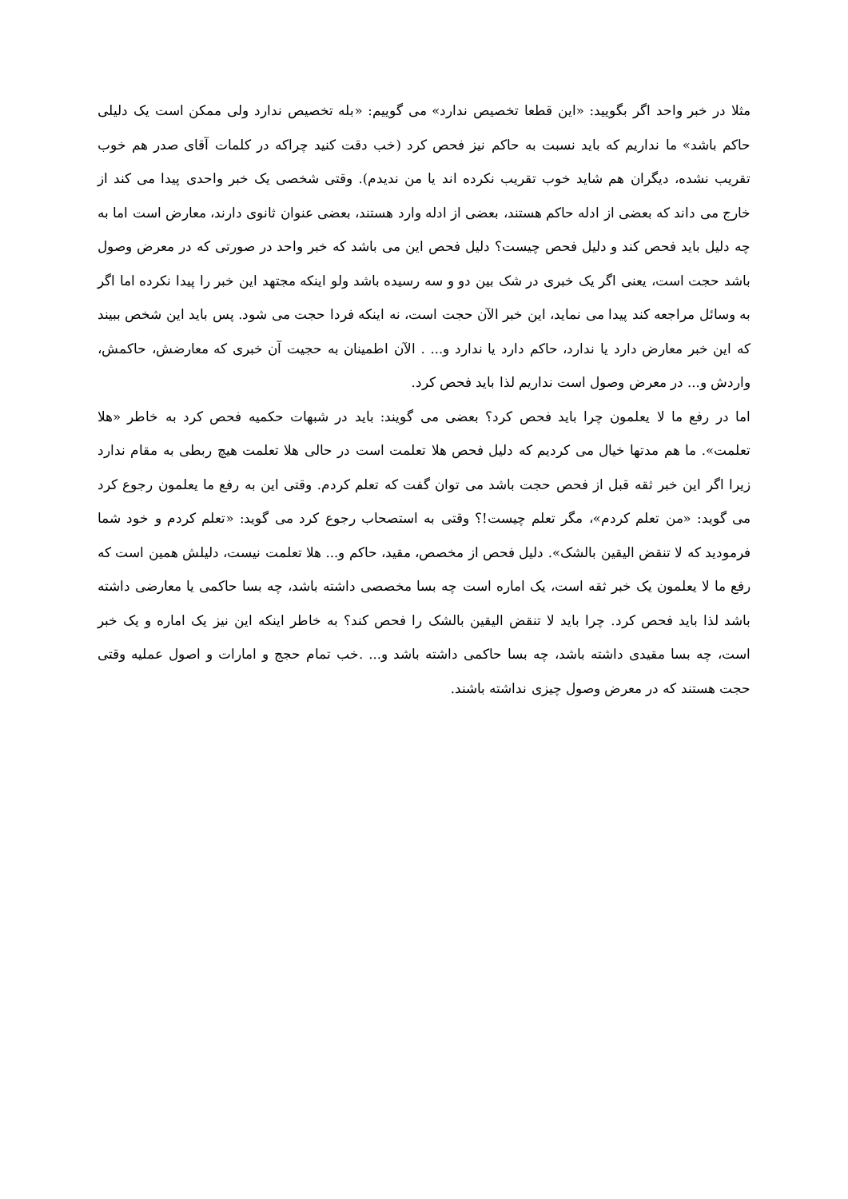مثلا در خبر واحد اگر بگویید: «این قطعا تخصیص ندارد» می گوییم: «بله تخصیص ندارد ولی ممکن است یک دلیلی حاکم باشد» ما نداریم که باید نسبت به حاکم نیز فحص کرد (خب دقت کنید چراکه در کلمات آقای صدر هم خوب تقریب نشده، دیگران هم شاید خوب تقریب نکرده اند یا من ندیدم). وقتی شخصی یک خبر واحدی پیدا می کند از خارج می داند که بعضی از ادله حاکم هستند، بعضی از ادله وارد هستند، بعضی عنوان ثانوی دارند، معارض است اما به چه دلیل باید فحص کند و دلیل فحص چیست؟ دلیل فحص این می باشد که خبر واحد در صورتی که در معرض وصول باشد حجت است، یعنی اگر یک خبری در شک بین دو و سه رسیده باشد ولو اینکه مجتهد این خبر را پیدا نکرده اما اگر به وسائل مراجعه کند پیدا می نماید، این خبر الآن حجت است، نه اینکه فردا حجت می شود. پس باید این شخص ببیند که این خبر معارض دارد یا ندارد، حاکم دارد یا ندارد و... . الآن اطمینان به حجیت آن خبری که معارضش، حاکمش، واردش و... در معرض وصول است نداریم لذا باید فحص کرد.
اما در رفع ما لا یعلمون چرا باید فحص کرد؟ بعضی می گویند: باید در شبهات حکمیه فحص کرد به خاطر «هلا تعلمت». ما هم مدتها خیال می کردیم که دلیل فحص هلا تعلمت است در حالی هلا تعلمت هیچ ربطی به مقام ندارد زیرا اگر این خبر ثقه قبل از فحص حجت باشد می توان گفت که تعلم کردم. وقتی این به رفع ما یعلمون رجوع کرد می گوید: «من تعلم کردم»، مگر تعلم چیست!؟ وقتی به استصحاب رجوع کرد می گوید: «تعلم کردم و خود شما فرمودید که لا تنقض الیقین بالشک». دلیل فحص از مخصص، مقید، حاکم و... هلا تعلمت نیست، دلیلش همین است که رفع ما لا یعلمون یک خبر ثقه است، یک اماره است چه بسا مخصصی داشته باشد، چه بسا حاکمی یا معارضی داشته باشد لذا باید فحص کرد. چرا باید لا تنقض الیقین بالشک را فحص کند؟ به خاطر اینکه این نیز یک اماره و یک خبر است، چه بسا مقیدی داشته باشد، چه بسا حاکمی داشته باشد و... .خب تمام حجج و امارات و اصول عملیه وقتی حجت هستند که در معرض وصول چیزی نداشته باشند.